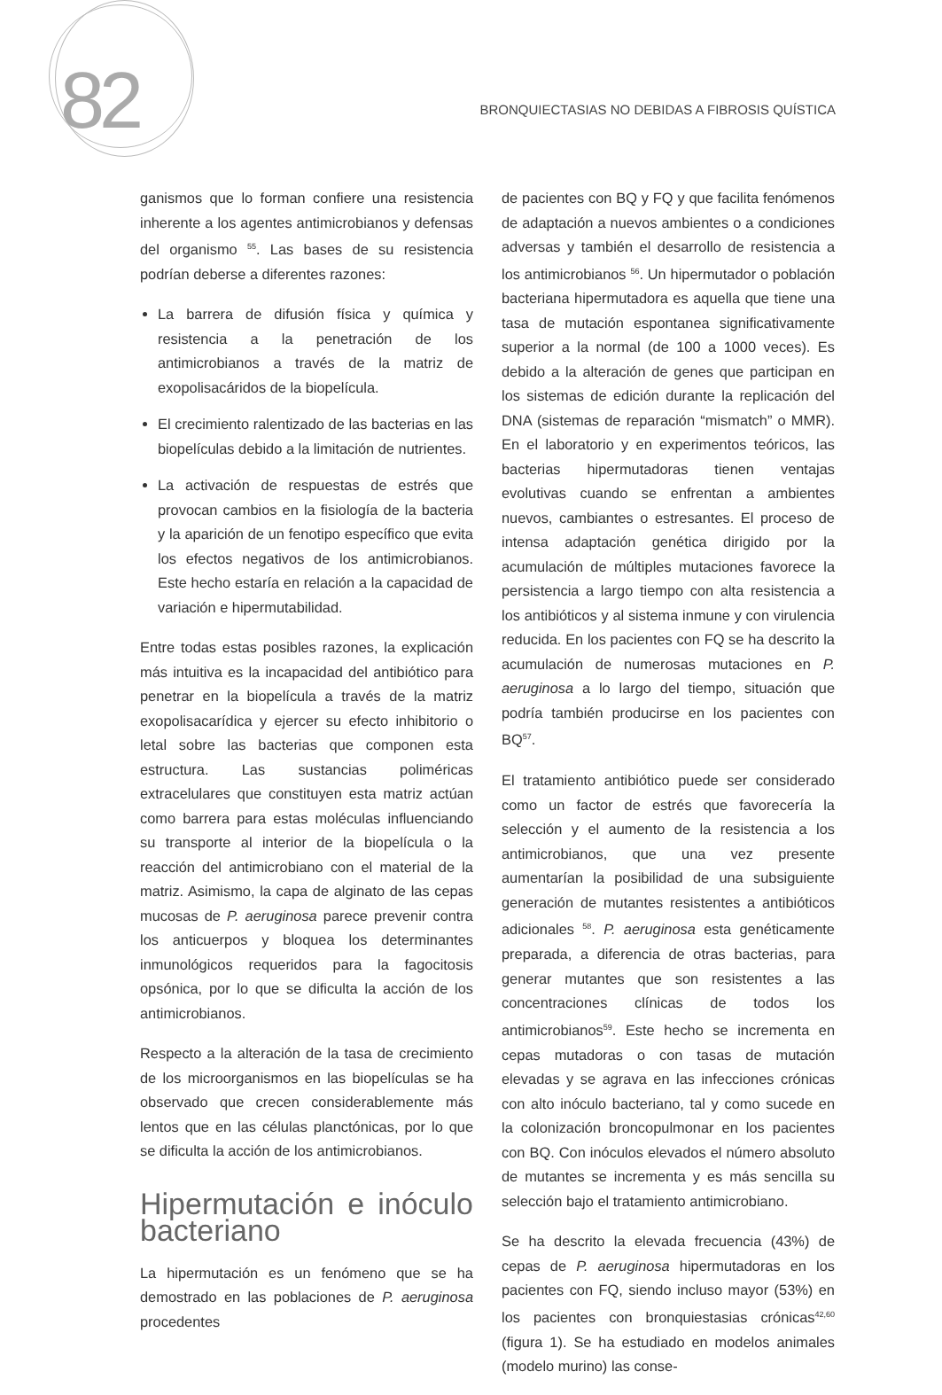82
BRONQUIECTASIAS NO DEBIDAS A FIBROSIS QUÍSTICA
ganismos que lo forman confiere una resistencia inherente a los agentes antimicrobianos y defensas del organismo <sup>55</sup>. Las bases de su resistencia podrían deberse a diferentes razones:
La barrera de difusión física y química y resistencia a la penetración de los antimicrobianos a través de la matriz de exopolisacáridos de la biopelícula.
El crecimiento ralentizado de las bacterias en las biopelículas debido a la limitación de nutrientes.
La activación de respuestas de estrés que provocan cambios en la fisiología de la bacteria y la aparición de un fenotipo específico que evita los efectos negativos de los antimicrobianos. Este hecho estaría en relación a la capacidad de variación e hipermutabilidad.
Entre todas estas posibles razones, la explicación más intuitiva es la incapacidad del antibiótico para penetrar en la biopelícula a través de la matriz exopolisacarídica y ejercer su efecto inhibitorio o letal sobre las bacterias que componen esta estructura. Las sustancias poliméricas extracelulares que constituyen esta matriz actúan como barrera para estas moléculas influenciando su transporte al interior de la biopelícula o la reacción del antimicrobiano con el material de la matriz. Asimismo, la capa de alginato de las cepas mucosas de P. aeruginosa parece prevenir contra los anticuerpos y bloquea los determinantes inmunológicos requeridos para la fagocitosis opsónica, por lo que se dificulta la acción de los antimicrobianos.
Respecto a la alteración de la tasa de crecimiento de los microorganismos en las biopelículas se ha observado que crecen considerablemente más lentos que en las células planctónicas, por lo que se dificulta la acción de los antimicrobianos.
Hipermutación e inóculo bacteriano
La hipermutación es un fenómeno que se ha demostrado en las poblaciones de P. aeruginosa procedentes
de pacientes con BQ y FQ y que facilita fenómenos de adaptación a nuevos ambientes o a condiciones adversas y también el desarrollo de resistencia a los antimicrobianos <sup>56</sup>. Un hipermutador o población bacteriana hipermutadora es aquella que tiene una tasa de mutación espontanea significativamente superior a la normal (de 100 a 1000 veces). Es debido a la alteración de genes que participan en los sistemas de edición durante la replicación del DNA (sistemas de reparación “mismatch” o MMR). En el laboratorio y en experimentos teóricos, las bacterias hipermutadoras tienen ventajas evolutivas cuando se enfrentan a ambientes nuevos, cambiantes o estresantes. El proceso de intensa adaptación genética dirigido por la acumulación de múltiples mutaciones favorece la persistencia a largo tiempo con alta resistencia a los antibióticos y al sistema inmune y con virulencia reducida. En los pacientes con FQ se ha descrito la acumulación de numerosas mutaciones en P. aeruginosa a lo largo del tiempo, situación que podría también producirse en los pacientes con BQ<sup>57</sup>.
El tratamiento antibiótico puede ser considerado como un factor de estrés que favorecería la selección y el aumento de la resistencia a los antimicrobianos, que una vez presente aumentarían la posibilidad de una subsiguiente generación de mutantes resistentes a antibióticos adicionales <sup>58</sup>. P. aeruginosa esta genéticamente preparada, a diferencia de otras bacterias, para generar mutantes que son resistentes a las concentraciones clínicas de todos los antimicrobianos<sup>59</sup>. Este hecho se incrementa en cepas mutadoras o con tasas de mutación elevadas y se agrava en las infecciones crónicas con alto inóculo bacteriano, tal y como sucede en la colonización broncopulmonar en los pacientes con BQ. Con inóculos elevados el número absoluto de mutantes se incrementa y es más sencilla su selección bajo el tratamiento antimicrobiano.
Se ha descrito la elevada frecuencia (43%) de cepas de P. aeruginosa hipermutadoras en los pacientes con FQ, siendo incluso mayor (53%) en los pacientes con bronquiestasias crónicas<sup>42,60</sup> (figura 1). Se ha estudiado en modelos animales (modelo murino) las conse-